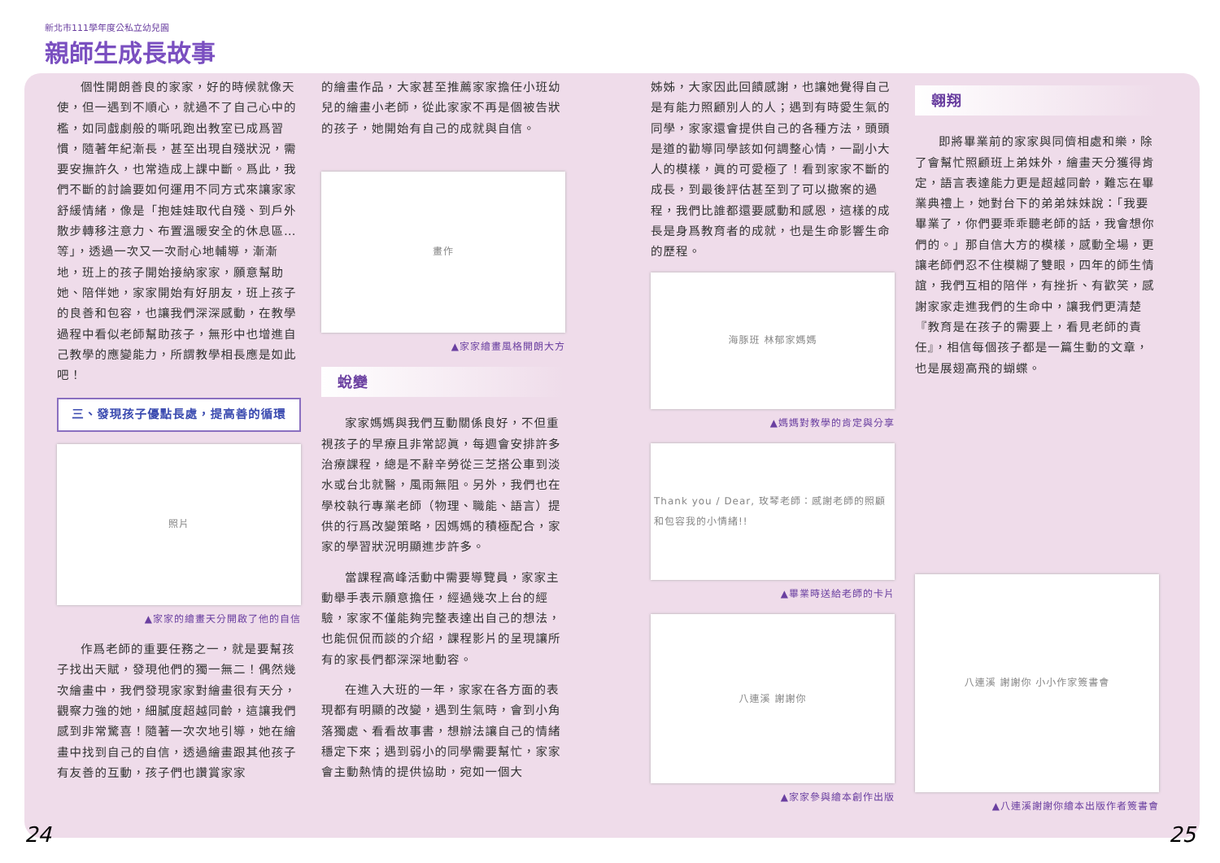新北市111學年度公私立幼兒園
親師生成長故事
個性開朗善良的家家，好的時候就像天使，但一遇到不順心，就過不了自己心中的檻，如同戲劇般的嘶吼跑出教室已成爲習慣，隨著年紀漸長，甚至出現自殘狀況，需要安撫許久，也常造成上課中斷。爲此，我們不斷的討論要如何運用不同方式來讓家家舒緩情緒，像是「抱娃娃取代自殘、到戶外散步轉移注意力、布置溫暖安全的休息區…等」，透過一次又一次耐心地輔導，漸漸地，班上的孩子開始接納家家，願意幫助她、陪伴她，家家開始有好朋友，班上孩子的良善和包容，也讓我們深深感動，在教學過程中看似老師幫助孩子，無形中也增進自己教學的應變能力，所謂教學相長應是如此吧！
三、發現孩子優點長處，提高善的循環
照片
▲家家的繪畫天分開啟了他的自信
作爲老師的重要任務之一，就是要幫孩子找出天賦，發現他們的獨一無二！偶然幾次繪畫中，我們發現家家對繪畫很有天分，觀察力強的她，細膩度超越同齡，這讓我們感到非常驚喜！隨著一次次地引導，她在繪畫中找到自己的自信，透過繪畫跟其他孩子有友善的互動，孩子們也讚賞家家
的繪畫作品，大家甚至推薦家家擔任小班幼兒的繪畫小老師，從此家家不再是個被告狀的孩子，她開始有自己的成就與自信。
畫作
▲家家繪畫風格開朗大方
蛻變
家家媽媽與我們互動關係良好，不但重視孩子的早療且非常認眞，每週會安排許多治療課程，總是不辭辛勞從三芝搭公車到淡水或台北就醫，風雨無阻。另外，我們也在學校執行專業老師（物理、職能、語言）提供的行爲改變策略，因媽媽的積極配合，家家的學習狀況明顯進步許多。
當課程高峰活動中需要導覽員，家家主動舉手表示願意擔任，經過幾次上台的經驗，家家不僅能夠完整表達出自己的想法，也能侃侃而談的介紹，課程影片的呈現讓所有的家長們都深深地動容。
在進入大班的一年，家家在各方面的表現都有明顯的改變，遇到生氣時，會到小角落獨處、看看故事書，想辦法讓自己的情緒穩定下來；遇到弱小的同學需要幫忙，家家會主動熱情的提供協助，宛如一個大
姊姊，大家因此回饋感謝，也讓她覺得自己是有能力照顧別人的人；遇到有時愛生氣的同學，家家還會提供自己的各種方法，頭頭是道的勸導同學該如何調整心情，一副小大人的模樣，眞的可愛極了！看到家家不斷的成長，到最後評估甚至到了可以撤案的過程，我們比誰都還要感動和感恩，這樣的成長是身爲教育者的成就，也是生命影響生命的歷程。
海豚班 林郁家媽媽
▲媽媽對教學的肯定與分享
Thank you / Dear, 玫琴老師：感謝老師的照顧和包容我的小情緒!!
▲畢業時送給老師的卡片
八連溪 謝謝你
▲家家參與繪本創作出版
翱翔
即將畢業前的家家與同儕相處和樂，除了會幫忙照顧班上弟妹外，繪畫天分獲得肯定，語言表達能力更是超越同齡，難忘在畢業典禮上，她對台下的弟弟妹妹說：「我要畢業了，你們要乖乖聽老師的話，我會想你們的。」那自信大方的模樣，感動全場，更讓老師們忍不住模糊了雙眼，四年的師生情誼，我們互相的陪伴，有挫折、有歡笑，感謝家家走進我們的生命中，讓我們更清楚『教育是在孩子的需要上，看見老師的責任』，相信每個孩子都是一篇生動的文章，也是展翅高飛的蝴蝶。
八連溪 謝謝你 小小作家簽書會
▲八連溪謝謝你繪本出版作者簽書會
24 25